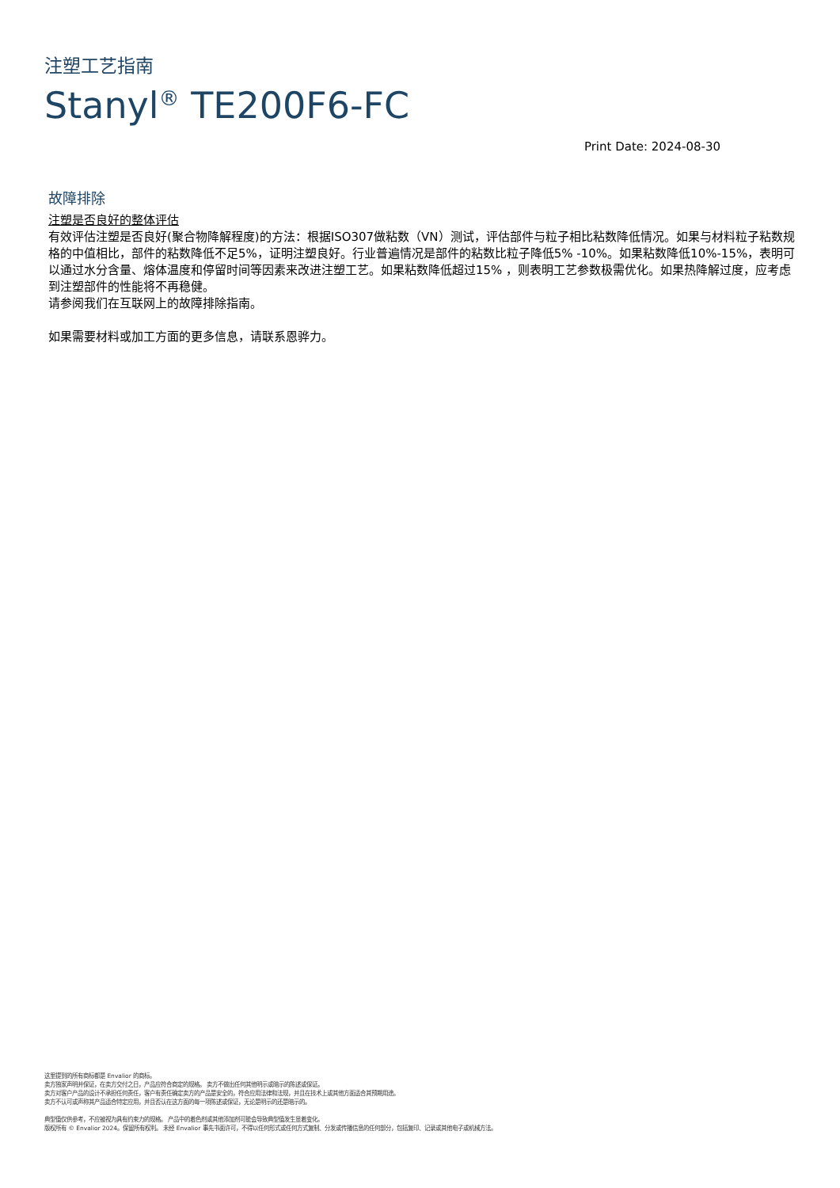注塑工艺指南
Stanyl<sup>®</sup> TE200F6-FC
Print Date: 2024-08-30
故障排除
注塑是否良好的整体评估
有效评估注塑是否良好(聚合物降解程度)的方法：根据ISO307做粘数（VN）测试，评估部件与粒子相比粘数降低情况。如果与材料粒子粘数规格的中值相比，部件的粘数降低不足5%，证明注塑良好。行业普遍情况是部件的粘数比粒子降低5% -10%。如果粘数降低10%-15%，表明可以通过水分含量、熔体温度和停留时间等因素来改进注塑工艺。如果粘数降低超过15% ，则表明工艺参数极需优化。如果热降解过度，应考虑到注塑部件的性能将不再稳健。
请参阅我们在互联网上的故障排除指南。
如果需要材料或加工方面的更多信息，请联系恩骅力。
这里提到的所有商标都是 Envalior 的商标。
卖方独家声明并保证，在卖方交付之日，产品应符合商定的规格。 卖方不做出任何其他明示或暗示的陈述或保证。
卖方对客户产品的设计不承担任何责任，客户有责任确定卖方的产品是安全的，符合应用法律和法规，并且在技术上或其他方面适合其预期用途。
卖方不认可或声称其产品适合特定应用，并且否认在这方面的每一项陈述或保证，无论是明示的还是暗示的。
典型值仅供参考，不应被视为具有约束力的规格。 产品中的着色剂或其他添加剂可能会导致典型值发生显着变化。
版权所有 © Envalior 2024。保留所有权利。 未经 Envalior 事先书面许可，不得以任何形式或任何方式复制、分发或传播信息的任何部分，包括复印、记录或其他电子或机械方法。